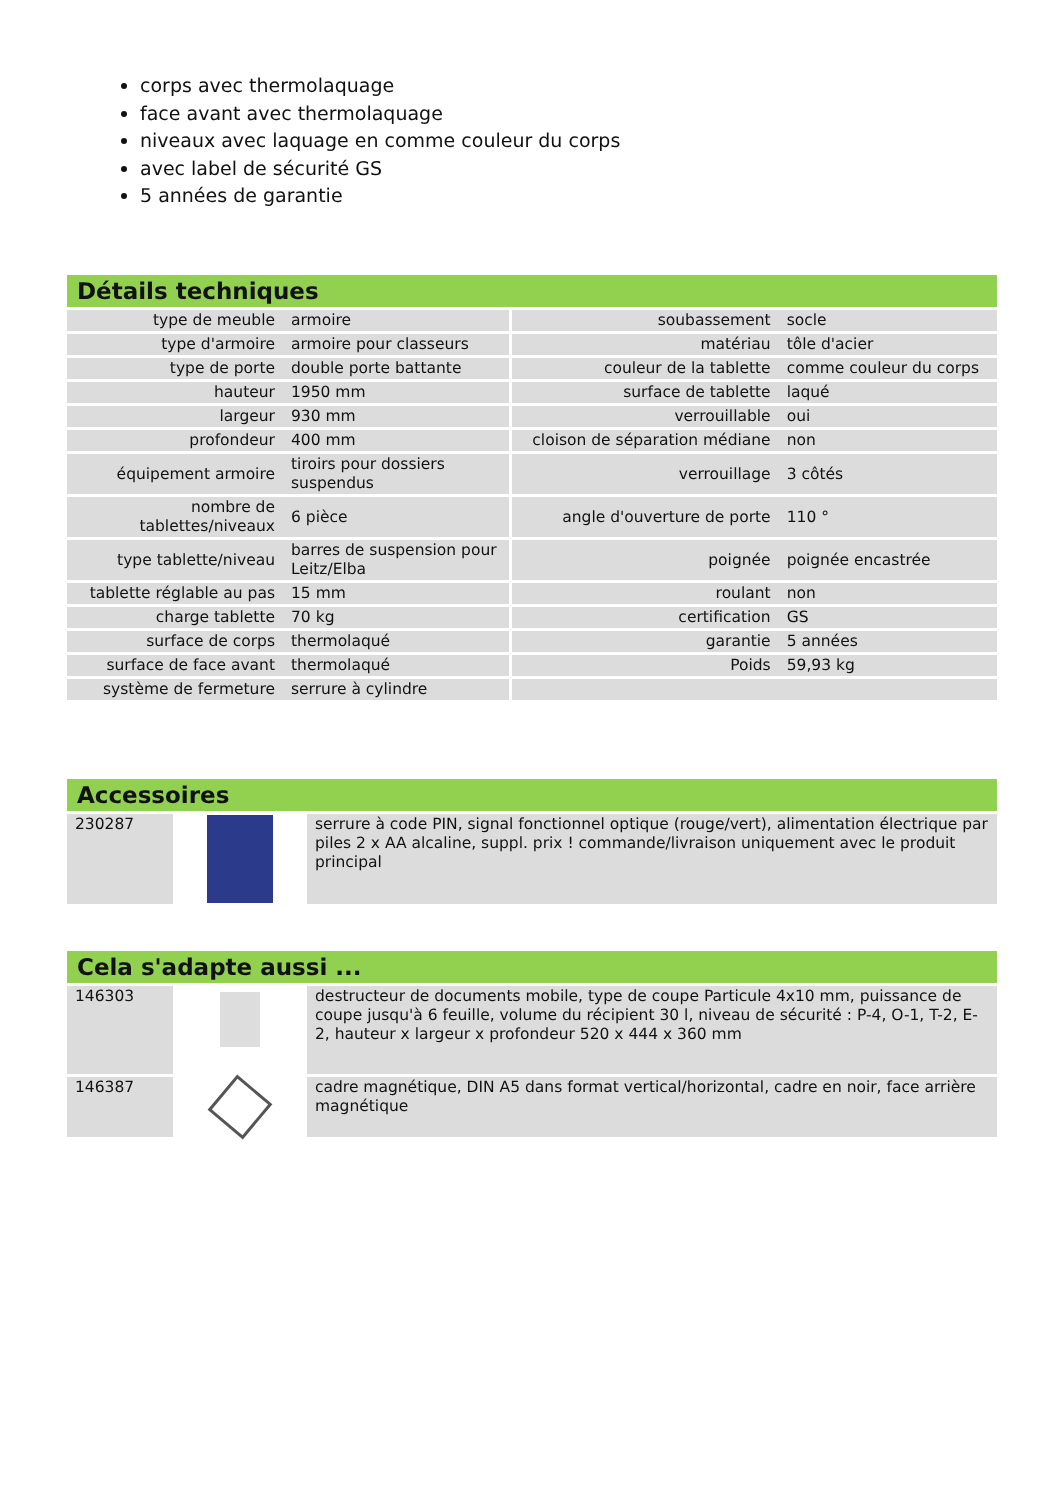corps avec thermolaquage
face avant avec thermolaquage
niveaux avec laquage en comme couleur du corps
avec label de sécurité GS
5 années de garantie
Détails techniques
| type de meuble | armoire | soubassement | socle |
| type d'armoire | armoire pour classeurs | matériau | tôle d'acier |
| type de porte | double porte battante | couleur de la tablette | comme couleur du corps |
| hauteur | 1950 mm | surface de tablette | laqué |
| largeur | 930 mm | verrouillable | oui |
| profondeur | 400 mm | cloison de séparation médiane | non |
| équipement armoire | tiroirs pour dossiers suspendus | verrouillage | 3 côtés |
| nombre de tablettes/niveaux | 6 pièce | angle d'ouverture de porte | 110 ° |
| type tablette/niveau | barres de suspension pour Leitz/Elba | poignée | poignée encastrée |
| tablette réglable au pas | 15 mm | roulant | non |
| charge tablette | 70 kg | certification | GS |
| surface de corps | thermolaqué | garantie | 5 années |
| surface de face avant | thermolaqué | Poids | 59,93 kg |
| système de fermeture | serrure à cylindre | | |
Accessoires
| 230287 | | serrure à code PIN, signal fonctionnel optique (rouge/vert), alimentation électrique par piles 2 x AA alcaline, suppl. prix ! commande/livraison uniquement avec le produit principal |
Cela s'adapte aussi ...
| 146303 | | destructeur de documents mobile, type de coupe Particule 4x10 mm, puissance de coupe jusqu'à 6 feuille, volume du récipient 30 l, niveau de sécurité : P-4, O-1, T-2, E-2, hauteur x largeur x profondeur 520 x 444 x 360 mm |
| 146387 | | cadre magnétique, DIN A5 dans format vertical/horizontal, cadre en noir, face arrière magnétique |